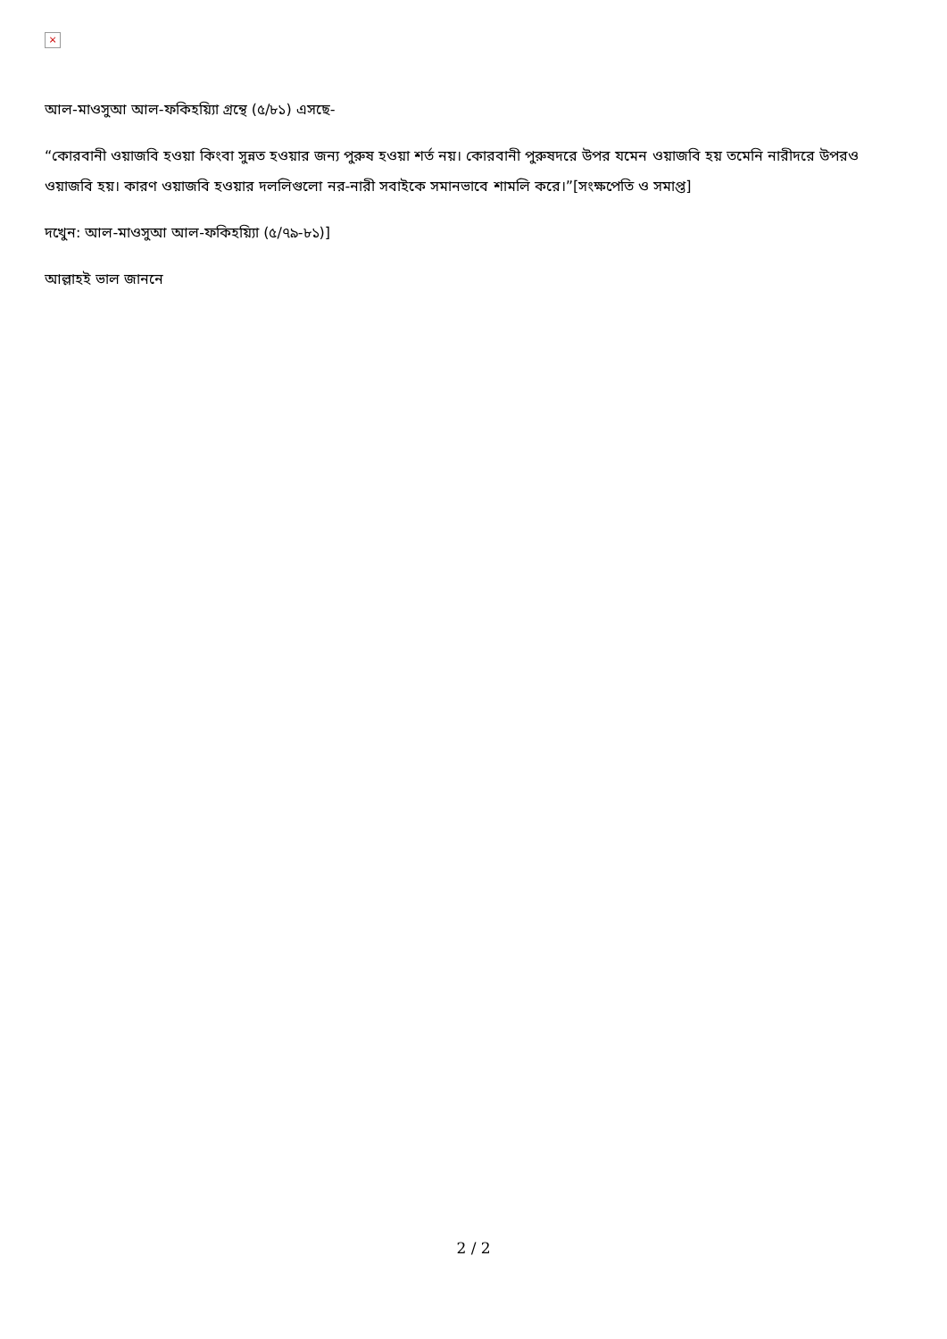×
আল-মাওসুআ আল-ফকিহয়্যিা গ্রন্থে (৫/৮১) এসছে-
“কোরবানী ওয়াজবি হওয়া কিংবা সুন্নত হওয়ার জন্য পুরুষ হওয়া শর্ত নয়। কোরবানী পুরুষদরে উপর যমেন ওয়াজবি হয় তমেনি নারীদরে উপরও ওয়াজবি হয়। কারণ ওয়াজবি হওয়ার দললিগুলো নর-নারী সবাইকে সমানভাবে শামলি করে।”[সংক্ষপেতি ও সমাপ্ত]
দখেুন: আল-মাওসুআ আল-ফকিহয়্যিা (৫/৭৯-৮১)]
আল্লাহই ভাল জাননে
2 / 2